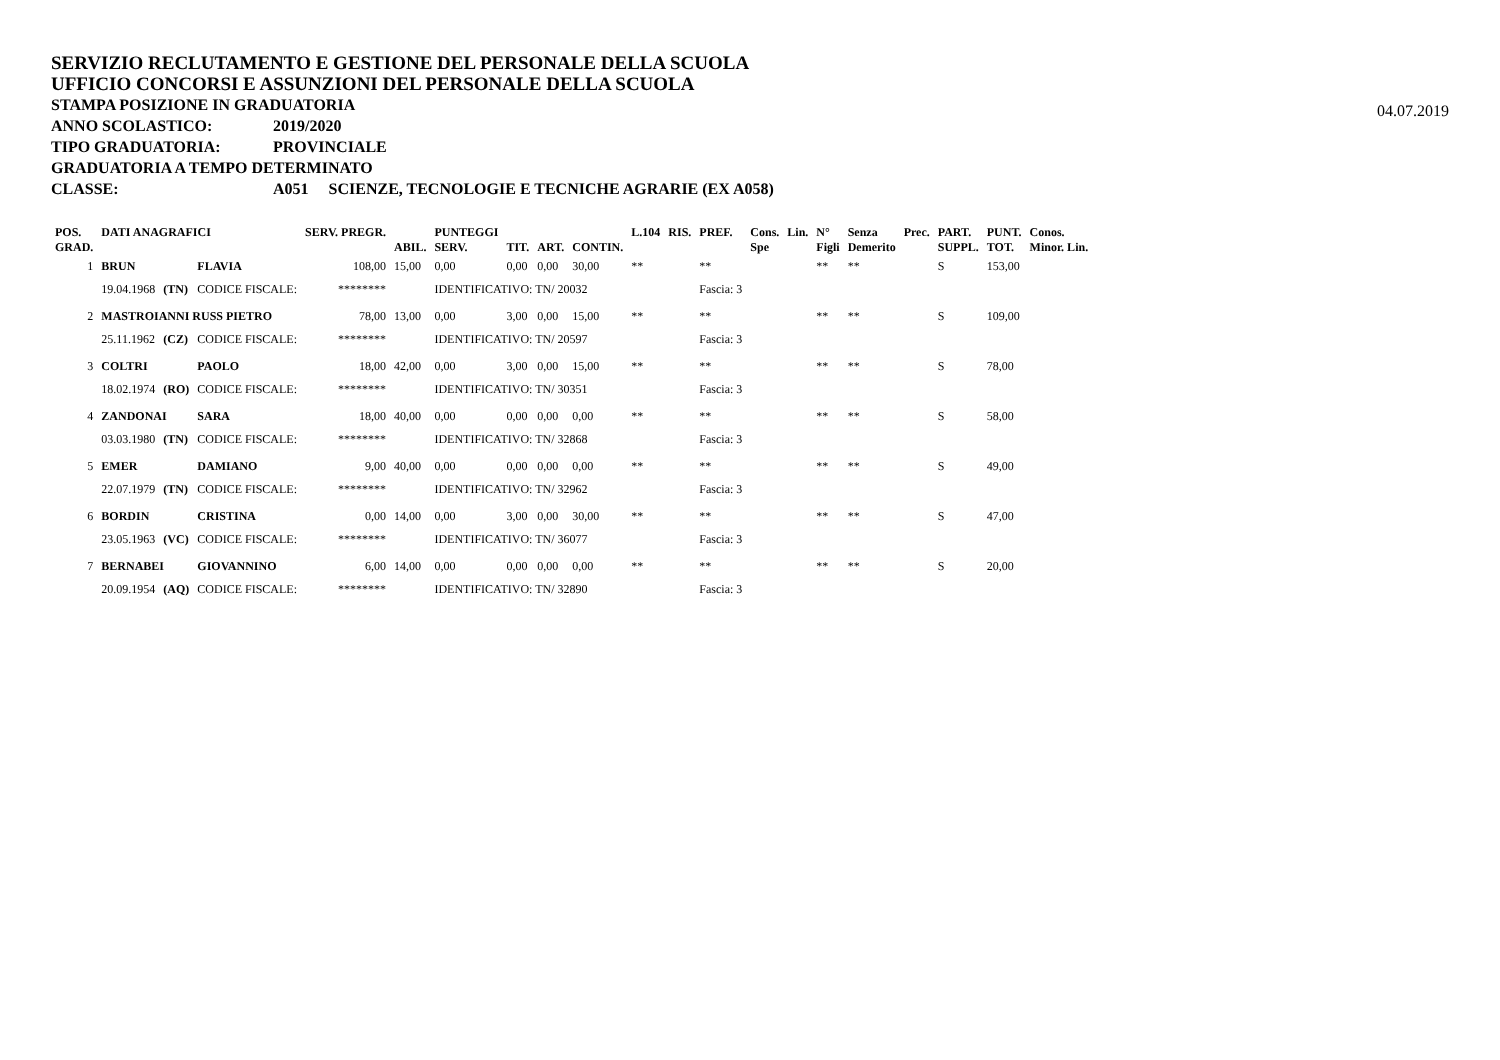SERVIZIO RECLUTAMENTO E GESTIONE DEL PERSONALE DELLA SCUOLA
UFFICIO CONCORSI E ASSUNZIONI DEL PERSONALE DELLA SCUOLA
STAMPA POSIZIONE IN GRADUATORIA
04.07.2019
ANNO SCOLASTICO: 2019/2020
TIPO GRADUATORIA: PROVINCIALE
GRADUATORIA A TEMPO DETERMINATO
CLASSE: A051 SCIENZE, TECNOLOGIE E TECNICHE AGRARIE (EX A058)
| POS. GRAD. | DATI ANAGRAFICI | | | SERV. PREGR. | ABIL. | PUNTEGGI SERV. | TIT. | ART. | CONTIN. | L.104 | RIS. | PREF. | Cons. Spe | Lin. | N° Figli | Senza Demerito | Prec. | PART. SUPPL. | PUNT. TOT. | Conos. Minor. Lin. |
| --- | --- | --- | --- | --- | --- | --- | --- | --- | --- | --- | --- | --- | --- | --- | --- | --- | --- | --- | --- | --- |
| 1 | BRUN | | FLAVIA | 108,00 | 15,00 | 0,00 | 0,00 | 0,00 | 30,00 | ** | | ** | | | ** | ** | | S | 153,00 | |
| | 19.04.1968 | (TN) | CODICE FISCALE: | ******** | | IDENTIFICATIVO: TN/ 20032 | | | | | | Fascia: 3 | | | | | | | | |
| 2 | MASTROIANNI RUSS PIETRO | | | 78,00 | 13,00 | 0,00 | 3,00 | 0,00 | 15,00 | ** | | ** | | | ** | ** | | S | 109,00 | |
| | 25.11.1962 | (CZ) | CODICE FISCALE: | ******** | | IDENTIFICATIVO: TN/ 20597 | | | | | | Fascia: 3 | | | | | | | | |
| 3 | COLTRI | | PAOLO | 18,00 | 42,00 | 0,00 | 3,00 | 0,00 | 15,00 | ** | | ** | | | ** | ** | | S | 78,00 | |
| | 18.02.1974 | (RO) | CODICE FISCALE: | ******** | | IDENTIFICATIVO: TN/ 30351 | | | | | | Fascia: 3 | | | | | | | | |
| 4 | ZANDONAI | | SARA | 18,00 | 40,00 | 0,00 | 0,00 | 0,00 | 0,00 | ** | | ** | | | ** | ** | | S | 58,00 | |
| | 03.03.1980 | (TN) | CODICE FISCALE: | ******** | | IDENTIFICATIVO: TN/ 32868 | | | | | | Fascia: 3 | | | | | | | | |
| 5 | EMER | | DAMIANO | 9,00 | 40,00 | 0,00 | 0,00 | 0,00 | 0,00 | ** | | ** | | | ** | ** | | S | 49,00 | |
| | 22.07.1979 | (TN) | CODICE FISCALE: | ******** | | IDENTIFICATIVO: TN/ 32962 | | | | | | Fascia: 3 | | | | | | | | |
| 6 | BORDIN | | CRISTINA | 0,00 | 14,00 | 0,00 | 3,00 | 0,00 | 30,00 | ** | | ** | | | ** | ** | | S | 47,00 | |
| | 23.05.1963 | (VC) | CODICE FISCALE: | ******** | | IDENTIFICATIVO: TN/ 36077 | | | | | | Fascia: 3 | | | | | | | | |
| 7 | BERNABEI | | GIOVANNINO | 6,00 | 14,00 | 0,00 | 0,00 | 0,00 | 0,00 | ** | | ** | | | ** | ** | | S | 20,00 | |
| | 20.09.1954 | (AQ) | CODICE FISCALE: | ******** | | IDENTIFICATIVO: TN/ 32890 | | | | | | Fascia: 3 | | | | | | | | |